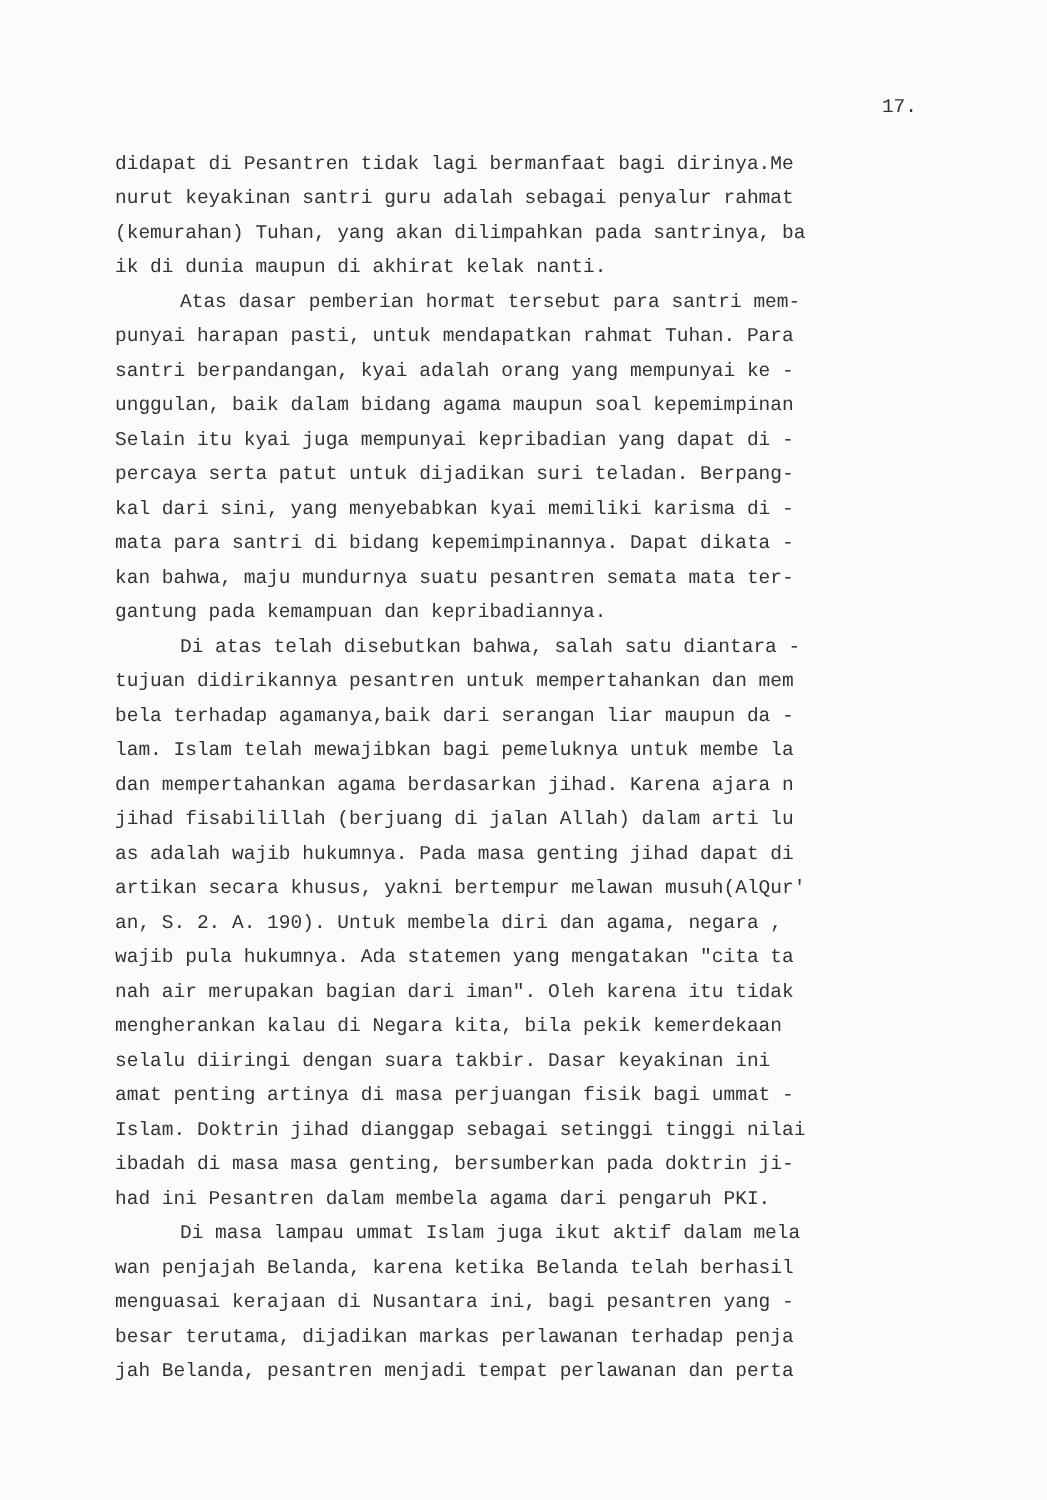17.
didapat di Pesantren tidak lagi bermanfaat bagi dirinya.Me nurut keyakinan santri guru adalah sebagai penyalur rahmat (kemurahan) Tuhan, yang akan dilimpahkan pada santrinya, ba ik di dunia maupun di akhirat kelak nanti.
Atas dasar pemberian hormat tersebut para santri mem- punyai harapan pasti, untuk mendapatkan rahmat Tuhan. Para santri berpandangan, kyai adalah orang yang mempunyai ke - unggulan, baik dalam bidang agama maupun soal kepemimpinan Selain itu kyai juga mempunyai kepribadian yang dapat di - percaya serta patut untuk dijadikan suri teladan. Berpang- kal dari sini, yang menyebabkan kyai memiliki karisma di - mata para santri di bidang kepemimpinannya. Dapat dikata - kan bahwa, maju mundurnya suatu pesantren semata mata ter- gantung pada kemampuan dan kepribadiannya.
Di atas telah disebutkan bahwa, salah satu diantara - tujuan didirikannya pesantren untuk mempertahankan dan mem bela terhadap agamanya,baik dari serangan liar maupun da - lam. Islam telah mewajibkan bagi pemeluknya untuk membe la dan mempertahankan agama berdasarkan jihad. Karena ajara n jihad fisabilillah (berjuang di jalan Allah) dalam arti lu as adalah wajib hukumnya. Pada masa genting jihad dapat di artikan secara khusus, yakni bertempur melawan musuh(AlQur' an, S. 2. A. 190). Untuk membela diri dan agama, negara , wajib pula hukumnya. Ada statemen yang mengatakan "cita ta nah air merupakan bagian dari iman". Oleh karena itu tidak mengherankan kalau di Negara kita, bila pekik kemerdekaan selalu diiringi dengan suara takbir. Dasar keyakinan ini amat penting artinya di masa perjuangan fisik bagi ummat - Islam. Doktrin jihad dianggap sebagai setinggi tinggi nilai ibadah di masa masa genting, bersumberkan pada doktrin ji- had ini Pesantren dalam membela agama dari pengaruh PKI.
Di masa lampau ummat Islam juga ikut aktif dalam mela wan penjajah Belanda, karena ketika Belanda telah berhasil menguasai kerajaan di Nusantara ini, bagi pesantren yang - besar terutama, dijadikan markas perlawanan terhadap penja jah Belanda, pesantren menjadi tempat perlawanan dan perta